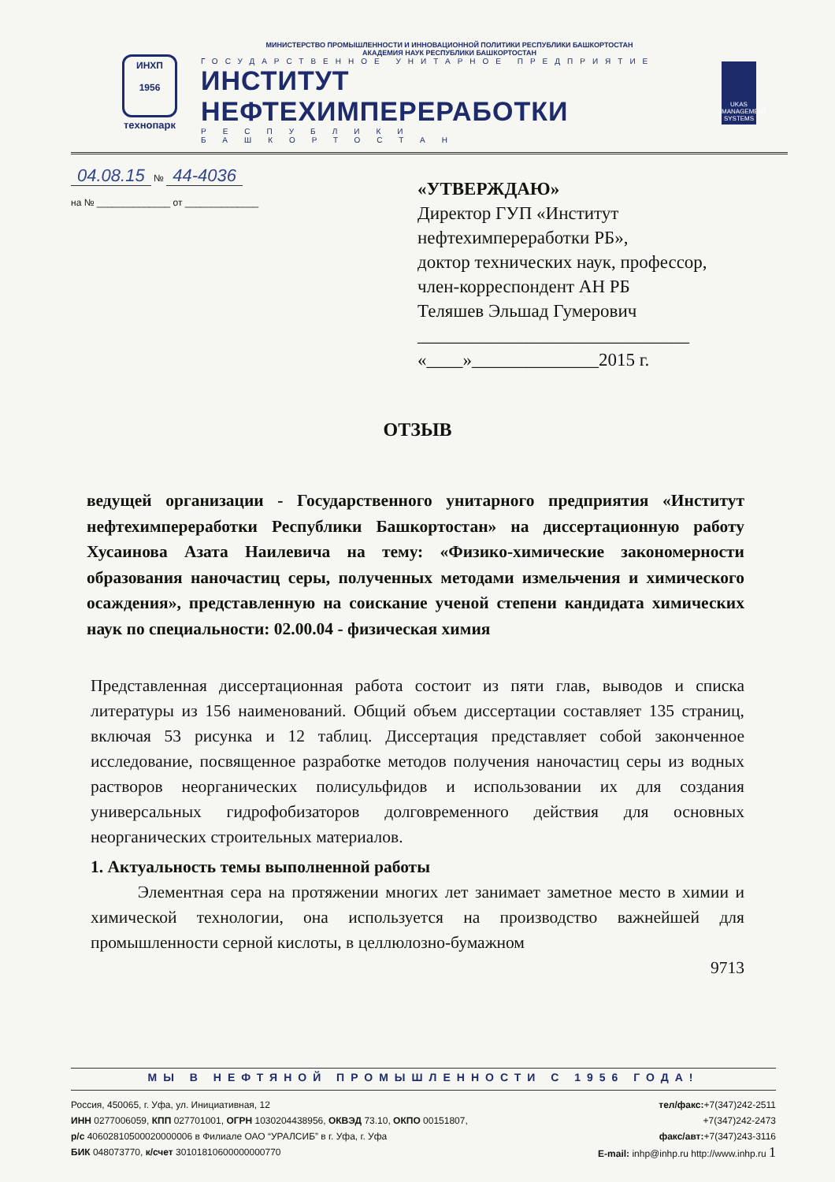ИНХП
1956
технопарк
МИНИСТЕРСТВО ПРОМЫШЛЕННОСТИ И ИННОВАЦИОННОЙ ПОЛИТИКИ РЕСПУБЛИКИ БАШКОРТОСТАН
АКАДЕМИЯ НАУК РЕСПУБЛИКИ БАШКОРТОСТАН
ГОСУДАРСТВЕННОЕ УНИТАРНОЕ ПРЕДПРИЯТИЕ
ИНСТИТУТ НЕФТЕХИМПЕРЕРАБОТКИ
РЕСПУБЛИКИ БАШКОРТОСТАН
UKAS
MANAGEMENT SYSTEMS
04.08.15 № 44-4036
на № ______________ от ______________
«УТВЕРЖДАЮ»
Директор ГУП «Институт
нефтехимпереработки РБ»,
доктор технических наук, профессор,
член-корреспондент АН РБ
Теляшев Эльшад Гумерович
______________________________
«____»______________2015 г.
ОТЗЫВ
ведущей организации - Государственного унитарного предприятия «Институт нефтехимпереработки Республики Башкортостан» на диссертационную работу Хусаинова Азата Наилевича на тему: «Физико-химические закономерности образования наночастиц серы, полученных методами измельчения и химического осаждения», представленную на соискание ученой степени кандидата химических наук по специальности: 02.00.04 - физическая химия
Представленная диссертационная работа состоит из пяти глав, выводов и списка литературы из 156 наименований. Общий объем диссертации составляет 135 страниц, включая 53 рисунка и 12 таблиц. Диссертация представляет собой законченное исследование, посвященное разработке методов получения наночастиц серы из водных растворов неорганических полисульфидов и использовании их для создания универсальных гидрофобизаторов долговременного действия для основных неорганических строительных материалов.
1. Актуальность темы выполненной работы
Элементная сера на протяжении многих лет занимает заметное место в химии и химической технологии, она используется на производство важнейшей для промышленности серной кислоты, в целлюлозно-бумажном
9713
МЫ В НЕФТЯНОЙ ПРОМЫШЛЕННОСТИ С 1956 ГОДА!
Россия, 450065, г. Уфа, ул. Инициативная, 12
ИНН 0277006059, КПП 027701001, ОГРН 1030204438956, ОКВЭД 73.10, ОКПО 00151807,
р/с 40602810500020000006 в Филиале ОАО “УРАЛСИБ” в г. Уфа, г. Уфа
БИК 048073770, к/счет 30101810600000000770
тел/факс:+7(347)242-2511
+7(347)242-2473
факс/авт:+7(347)243-3116
E-mail: inhp@inhp.ru http://www.inhp.ru 1